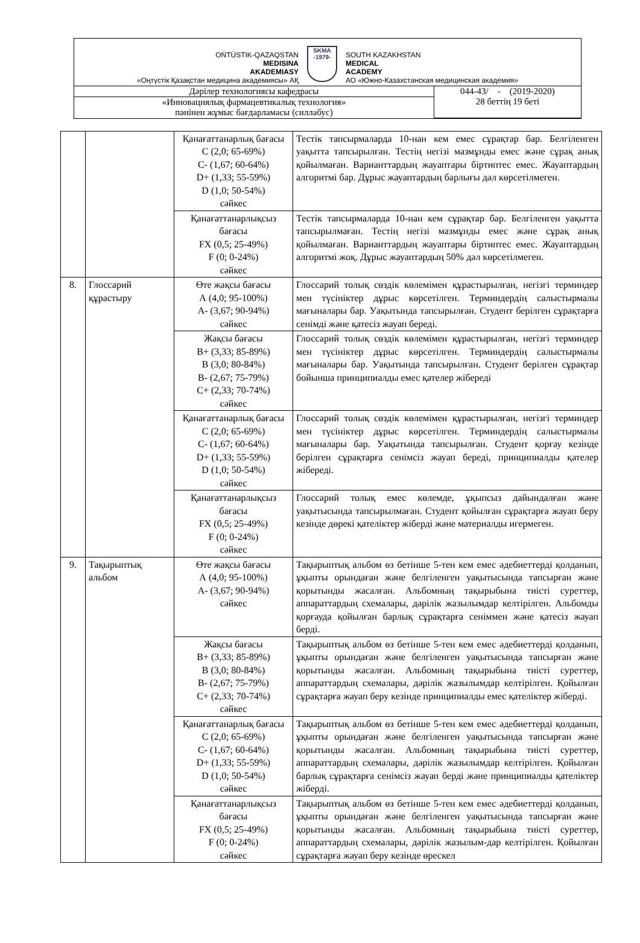OŃTÚSTIK-QAZAQSTAN
MEDISINA
AKADEMIASY
«Оңтүстік Қазақстан медицина академиясы» АҚ
SKMA
-1979-
SOUTH KAZAKHSTAN
MEDICAL
ACADEMY
АО «Южно-Казахстанская медицинская академия»
| Дәрілер технологиясы кафедрасы | 044-43/ - (2019-2020) 28 беттің 19 беті |
| «Инновациялық фармацевтикалық технология» пәнінен жұмыс бағдарламасы (силлабус) | |
| | | Қанағаттанарлық бағасы C (2,0; 65-69%) C- (1,67; 60-64%) D+ (1,33; 55-59%) D (1,0; 50-54%) сәйкес | Тестік тапсырмаларда 10-нан кем емес сұрақтар бар. Белгіленген уақытта тапсырылған. Тестің негізі мазмұнды емес және сұрақ анық қойылмаған. Варианттардың жауаптары біртиптес емес. Жауаптардың алгоритмі бар. Дұрыс жауаптардың барлығы дәл көрсетілмеген. |
| | | Қанағаттанарлықсыз бағасы FX (0,5; 25-49%) F (0; 0-24%) сәйкес | Тестік тапсырмаларда 10-нан кем сұрақтар бар. Белгіленген уақытта тапсырылмаған. Тестің негізі мазмұнды емес және сұрақ анық қойылмаған. Варианттардың жауаптары біртиптес емес. Жауаптардың алгоритмі жоқ. Дұрыс жауаптардың 50% дәл көрсетілмеген. |
| 8. | Глоссарий құрастыру | Өте жақсы бағасы А (4,0; 95-100%) А- (3,67; 90-94%) сәйкес | Глоссарий толық сөздік көлемімен құрастырылған, негізгі терминдер мен түсініктер дұрыс көрсетілген. Терминдердің салыстырмалы мағыналары бар. Уақытында тапсырылған. Студент берілген сұрақтарға сенімді және қатесіз жауап береді. |
| | | Жақсы бағасы В+ (3,33; 85-89%) В (3,0; 80-84%) В- (2,67; 75-79%) С+ (2,33; 70-74%) сәйкес | Глоссарий толық сөздік көлемімен құрастырылған, негізгі терминдер мен түсініктер дұрыс көрсетілген. Терминдердің салыстырмалы мағыналары бар. Уақытында тапсырылған. Студент берілген сұрақтар бойынша принципиалды емес қателер жібереді |
| | | Қанағаттанарлық бағасы C (2,0; 65-69%) C- (1,67; 60-64%) D+ (1,33; 55-59%) D (1,0; 50-54%) сәйкес | Глоссарий толық сөздік көлемімен құрастырылған, негізгі терминдер мен түсініктер дұрыс көрсетілген. Терминдердің салыстырмалы мағыналары бар. Уақытында тапсырылған. Студент қорғау кезінде берілген сұрақтарға сенімсіз жауап береді, принципиалды қателер жібереді. |
| | | Қанағаттанарлықсыз бағасы FX (0,5; 25-49%) F (0; 0-24%) сәйкес | Глоссарий толық емес көлемде, ұқыпсыз дайындалған және уақытысында тапсырылмаған. Студент қойылған сұрақтарға жауап беру кезінде дөрекі қателіктер жіберді және материалды игермеген. |
| 9. | Тақырыптық альбом | Өте жақсы бағасы А (4,0; 95-100%) А- (3,67; 90-94%) сәйкес | Тақырыптық альбом өз бетінше 5-тен кем емес әдебиеттерді қолданып, ұқыпты орындаған және белгіленген уақытысында тапсырған және қорытынды жасалған. Альбомның тақырыбына тиісті суреттер, аппараттардың схемалары, дәрілік жазылымдар келтірілген. Альбомды қорғауда қойылған барлық сұрақтарға сеніммен және қатесіз жауап берді. |
| | | Жақсы бағасы В+ (3,33; 85-89%) В (3,0; 80-84%) В- (2,67; 75-79%) С+ (2,33; 70-74%) сәйкес | Тақырыптық альбом өз бетінше 5-тен кем емес әдебиеттерді қолданып, ұқыпты орындаған және белгіленген уақытысында тапсырған және қорытынды жасалған. Альбомның тақырыбына тиісті суреттер, аппараттардың схемалары, дәрілік жазылымдар келтірілген. Қойылған сұрақтарға жауап беру кезінде принципиалды емес қателіктер жіберді. |
| | | Қанағаттанарлық бағасы C (2,0; 65-69%) C- (1,67; 60-64%) D+ (1,33; 55-59%) D (1,0; 50-54%) сәйкес | Тақырыптық альбом өз бетінше 5-тен кем емес әдебиеттерді қолданып, ұқыпты орындаған және белгіленген уақытысында тапсырған және қорытынды жасалған. Альбомның тақырыбына тиісті суреттер, аппараттардың схемалары, дәрілік жазылымдар келтірілген. Қойылған барлық сұрақтарға сенімсіз жауап берді және принципиалды қателіктер жіберді. |
| | | Қанағаттанарлықсыз бағасы FX (0,5; 25-49%) F (0; 0-24%) сәйкес | Тақырыптық альбом өз бетінше 5-тен кем емес әдебиеттерді қолданып, ұқыпты орындаған және белгіленген уақытысында тапсырған және қорытынды жасалған. Альбомның тақырыбына тиісті суреттер, аппараттардың схемалары, дәрілік жазылым-дар келтірілген. Қойылған сұрақтарға жауап беру кезінде өрескел |